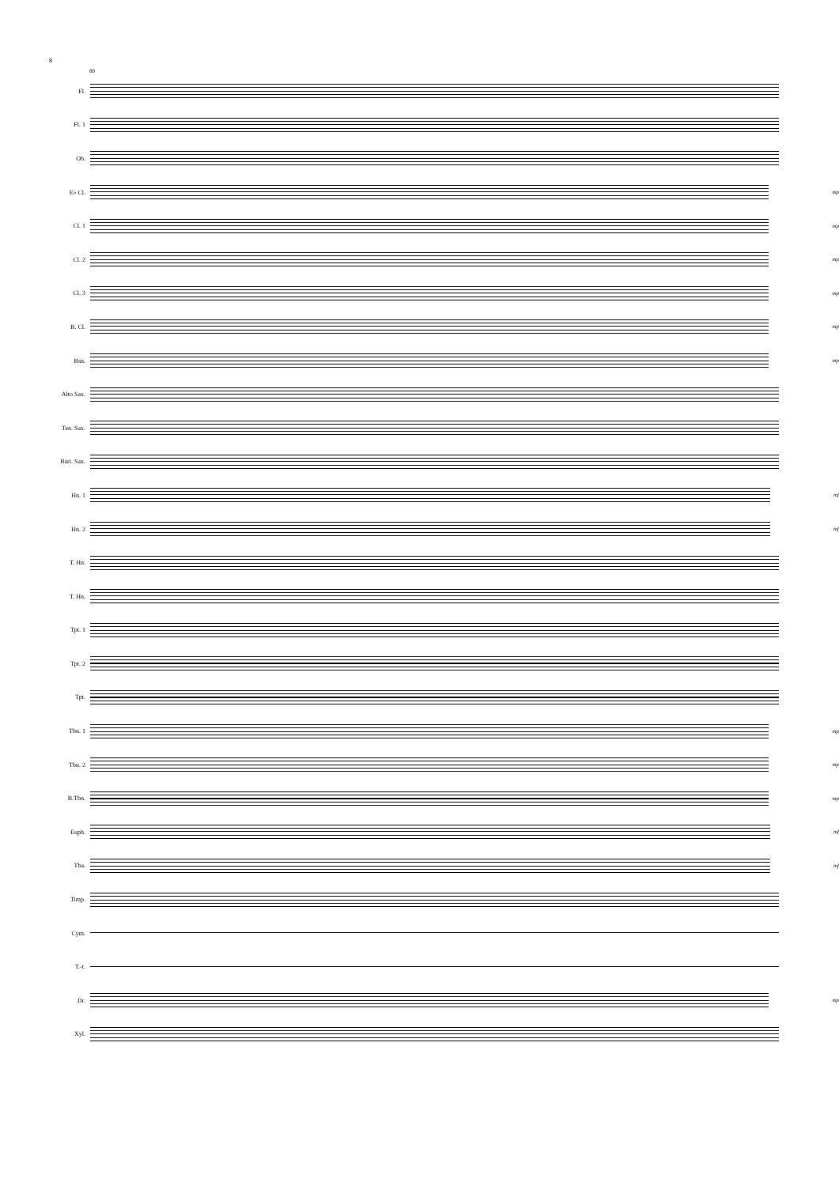8
80
Fl.
Fl. 1
Ob.
E♭ Cl. mp
Cl. 1 mp
Cl. 2 mp
Cl. 3 mp
B. Cl. mp
Bsn. mp
Alto Sax.
Ten. Sax.
Bari. Sax.
Hn. 1 mf
Hn. 2 mf
T. Hn.
T. Hn.
Tpt. 1
Tpt. 2
Tpt.
Tbn. 1 mp
Tbn. 2 mp
B.Tbn. mp
Euph. mf
Tba. mf
Timp.
Cym.
T.-t.
Dr. mp
Xyl.